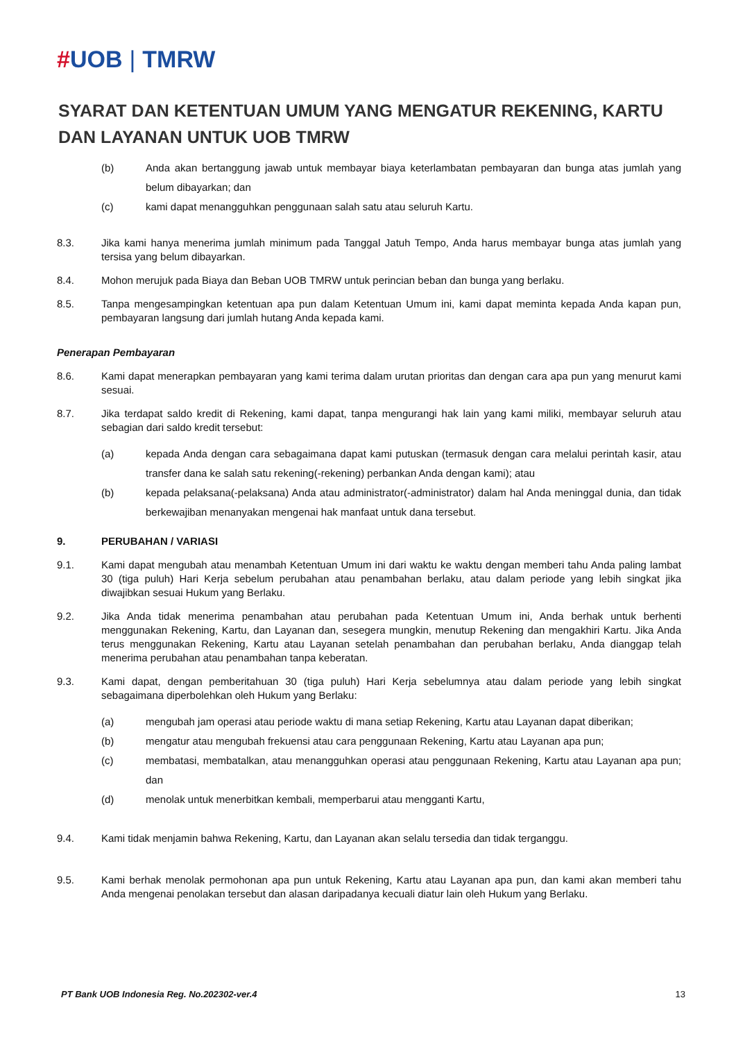#UOB | TMRW
SYARAT DAN KETENTUAN UMUM YANG MENGATUR REKENING, KARTU DAN LAYANAN UNTUK UOB TMRW
(b) Anda akan bertanggung jawab untuk membayar biaya keterlambatan pembayaran dan bunga atas jumlah yang belum dibayarkan; dan
(c) kami dapat menangguhkan penggunaan salah satu atau seluruh Kartu.
8.3. Jika kami hanya menerima jumlah minimum pada Tanggal Jatuh Tempo, Anda harus membayar bunga atas jumlah yang tersisa yang belum dibayarkan.
8.4. Mohon merujuk pada Biaya dan Beban UOB TMRW untuk perincian beban dan bunga yang berlaku.
8.5. Tanpa mengesampingkan ketentuan apa pun dalam Ketentuan Umum ini, kami dapat meminta kepada Anda kapan pun, pembayaran langsung dari jumlah hutang Anda kepada kami.
Penerapan Pembayaran
8.6. Kami dapat menerapkan pembayaran yang kami terima dalam urutan prioritas dan dengan cara apa pun yang menurut kami sesuai.
8.7. Jika terdapat saldo kredit di Rekening, kami dapat, tanpa mengurangi hak lain yang kami miliki, membayar seluruh atau sebagian dari saldo kredit tersebut:
(a) kepada Anda dengan cara sebagaimana dapat kami putuskan (termasuk dengan cara melalui perintah kasir, atau transfer dana ke salah satu rekening(-rekening) perbankan Anda dengan kami); atau
(b) kepada pelaksana(-pelaksana) Anda atau administrator(-administrator) dalam hal Anda meninggal dunia, dan tidak berkewajiban menanyakan mengenai hak manfaat untuk dana tersebut.
9. PERUBAHAN / VARIASI
9.1. Kami dapat mengubah atau menambah Ketentuan Umum ini dari waktu ke waktu dengan memberi tahu Anda paling lambat 30 (tiga puluh) Hari Kerja sebelum perubahan atau penambahan berlaku, atau dalam periode yang lebih singkat jika diwajibkan sesuai Hukum yang Berlaku.
9.2. Jika Anda tidak menerima penambahan atau perubahan pada Ketentuan Umum ini, Anda berhak untuk berhenti menggunakan Rekening, Kartu, dan Layanan dan, sesegera mungkin, menutup Rekening dan mengakhiri Kartu. Jika Anda terus menggunakan Rekening, Kartu atau Layanan setelah penambahan dan perubahan berlaku, Anda dianggap telah menerima perubahan atau penambahan tanpa keberatan.
9.3. Kami dapat, dengan pemberitahuan 30 (tiga puluh) Hari Kerja sebelumnya atau dalam periode yang lebih singkat sebagaimana diperbolehkan oleh Hukum yang Berlaku:
(a) mengubah jam operasi atau periode waktu di mana setiap Rekening, Kartu atau Layanan dapat diberikan;
(b) mengatur atau mengubah frekuensi atau cara penggunaan Rekening, Kartu atau Layanan apa pun;
(c) membatasi, membatalkan, atau menangguhkan operasi atau penggunaan Rekening, Kartu atau Layanan apa pun; dan
(d) menolak untuk menerbitkan kembali, memperbarui atau mengganti Kartu,
9.4. Kami tidak menjamin bahwa Rekening, Kartu, dan Layanan akan selalu tersedia dan tidak terganggu.
9.5. Kami berhak menolak permohonan apa pun untuk Rekening, Kartu atau Layanan apa pun, dan kami akan memberi tahu Anda mengenai penolakan tersebut dan alasan daripadanya kecuali diatur lain oleh Hukum yang Berlaku.
PT Bank UOB Indonesia Reg. No.202302-ver.4 13